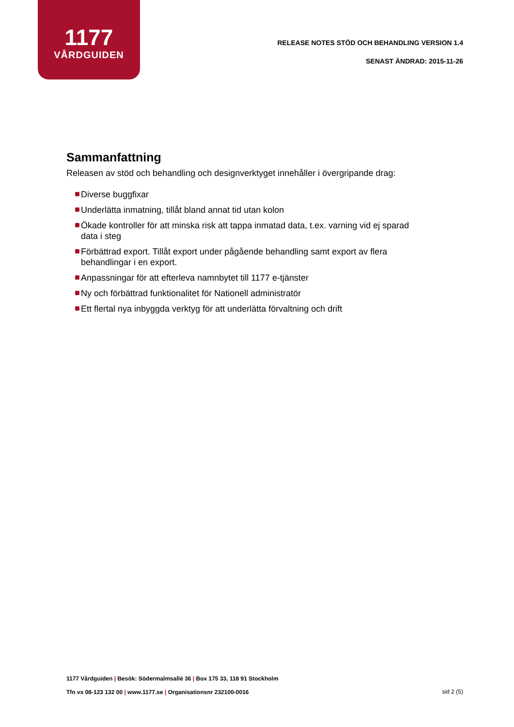1177
VÅRDGUIDEN
RELEASE NOTES STÖD OCH BEHANDLING VERSION 1.4
SENAST ÄNDRAD: 2015-11-26
Sammanfattning
Releasen av stöd och behandling och designverktyget innehåller i övergripande drag:
Diverse buggfixar
Underlätta inmatning, tillåt bland annat tid utan kolon
Ökade kontroller för att minska risk att tappa inmatad data, t.ex. varning vid ej sparad data i steg
Förbättrad export. Tillåt export under pågående behandling samt export av flera behandlingar i en export.
Anpassningar för att efterleva namnbytet till 1177 e-tjänster
Ny och förbättrad funktionalitet för Nationell administratör
Ett flertal nya inbyggda verktyg för att underlätta förvaltning och drift
1177 Vårdguiden | Besök: Södermalmsallé 36 | Box 175 33, 118 91 Stockholm
Tfn vx 08-123 132 00 | www.1177.se | Organisationsnr 232100-0016
sid 2 (5)